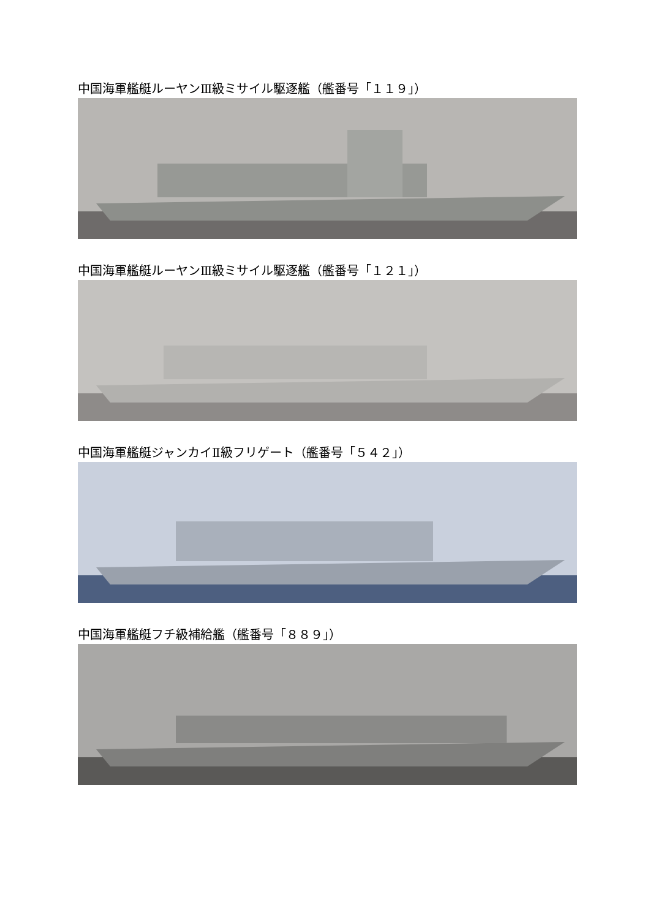中国海軍艦艇ルーヤンⅢ級ミサイル駆逐艦（艦番号「１１９」）
中国海軍艦艇ルーヤンⅢ級ミサイル駆逐艦（艦番号「１２１」）
中国海軍艦艇ジャンカイⅡ級フリゲート（艦番号「５４２」）
中国海軍艦艇フチ級補給艦（艦番号「８８９」）